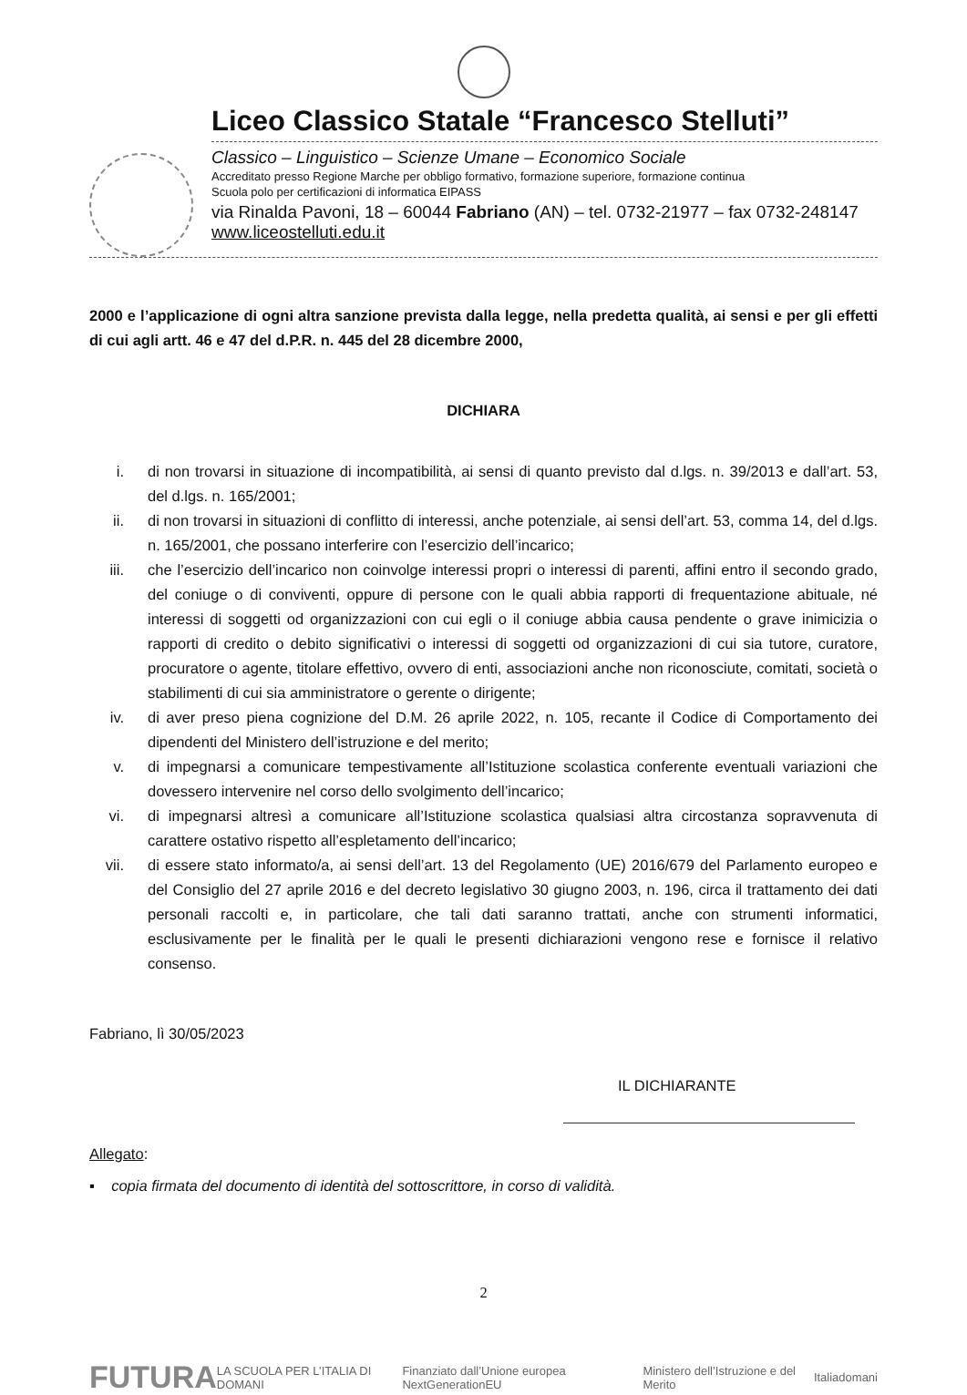Liceo Classico Statale “Francesco Stelluti”
Classico – Linguistico – Scienze Umane – Economico Sociale
Accreditato presso Regione Marche per obbligo formativo, formazione superiore, formazione continua
Scuola polo per certificazioni di informatica EIPASS
via Rinalda Pavoni, 18 – 60044 Fabriano (AN) – tel. 0732-21977 – fax 0732-248147 www.liceostelluti.edu.it
2000 e l’applicazione di ogni altra sanzione prevista dalla legge, nella predetta qualità, ai sensi e per gli effetti di cui agli artt. 46 e 47 del d.P.R. n. 445 del 28 dicembre 2000,
DICHIARA
i. di non trovarsi in situazione di incompatibilità, ai sensi di quanto previsto dal d.lgs. n. 39/2013 e dall’art. 53, del d.lgs. n. 165/2001;
ii. di non trovarsi in situazioni di conflitto di interessi, anche potenziale, ai sensi dell’art. 53, comma 14, del d.lgs. n. 165/2001, che possano interferire con l’esercizio dell’incarico;
iii. che l’esercizio dell’incarico non coinvolge interessi propri o interessi di parenti, affini entro il secondo grado, del coniuge o di conviventi, oppure di persone con le quali abbia rapporti di frequentazione abituale, né interessi di soggetti od organizzazioni con cui egli o il coniuge abbia causa pendente o grave inimicizia o rapporti di credito o debito significativi o interessi di soggetti od organizzazioni di cui sia tutore, curatore, procuratore o agente, titolare effettivo, ovvero di enti, associazioni anche non riconosciute, comitati, società o stabilimenti di cui sia amministratore o gerente o dirigente;
iv. di aver preso piena cognizione del D.M. 26 aprile 2022, n. 105, recante il Codice di Comportamento dei dipendenti del Ministero dell’istruzione e del merito;
v. di impegnarsi a comunicare tempestivamente all’Istituzione scolastica conferente eventuali variazioni che dovessero intervenire nel corso dello svolgimento dell’incarico;
vi. di impegnarsi altresì a comunicare all’Istituzione scolastica qualsiasi altra circostanza sopravvenuta di carattere ostativo rispetto all’espletamento dell’incarico;
vii. di essere stato informato/a, ai sensi dell’art. 13 del Regolamento (UE) 2016/679 del Parlamento europeo e del Consiglio del 27 aprile 2016 e del decreto legislativo 30 giugno 2003, n. 196, circa il trattamento dei dati personali raccolti e, in particolare, che tali dati saranno trattati, anche con strumenti informatici, esclusivamente per le finalità per le quali le presenti dichiarazioni vengono rese e fornisce il relativo consenso.
Fabriano, lì 30/05/2023
IL DICHIARANTE
Allegato:
▪ copia firmata del documento di identità del sottoscrittore, in corso di validità.
2
FUTURA LA SCUOLA PER L’ITALIA DI DOMANI Finanziato dall’Unione europea NextGenerationEU Ministero dell’Istruzione e del Merito Italiadomani